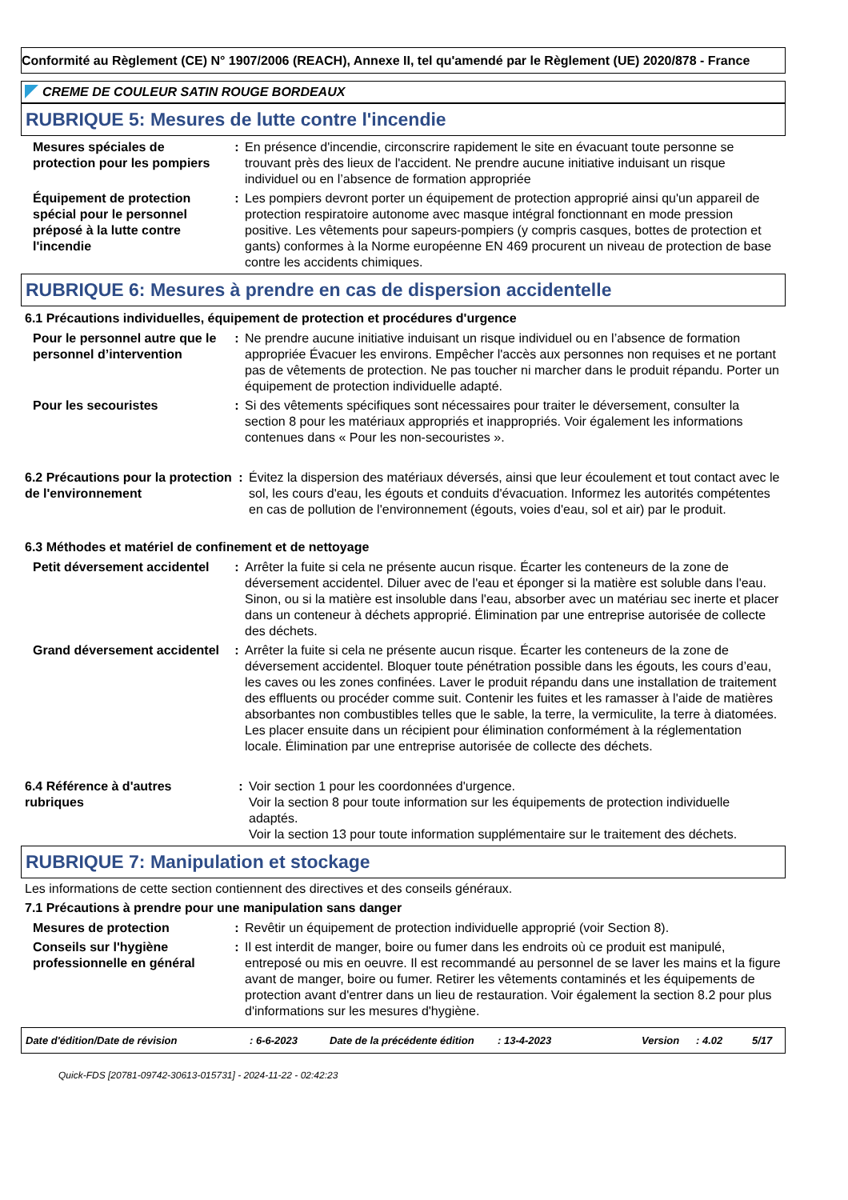Conformité au Règlement (CE) N° 1907/2006 (REACH), Annexe II, tel qu'amendé par le Règlement (UE) 2020/878 - France
CREME DE COULEUR SATIN ROUGE BORDEAUX
RUBRIQUE 5: Mesures de lutte contre l'incendie
Mesures spéciales de protection pour les pompiers
: En présence d'incendie, circonscrire rapidement le site en évacuant toute personne se trouvant près des lieux de l'accident. Ne prendre aucune initiative induisant un risque individuel ou en l’absence de formation appropriée
Équipement de protection spécial pour le personnel préposé à la lutte contre l'incendie
: Les pompiers devront porter un équipement de protection approprié ainsi qu'un appareil de protection respiratoire autonome avec masque intégral fonctionnant en mode pression positive. Les vêtements pour sapeurs-pompiers (y compris casques, bottes de protection et gants) conformes à la Norme européenne EN 469 procurent un niveau de protection de base contre les accidents chimiques.
RUBRIQUE 6: Mesures à prendre en cas de dispersion accidentelle
6.1 Précautions individuelles, équipement de protection et procédures d'urgence
Pour le personnel autre que le personnel d’intervention
: Ne prendre aucune initiative induisant un risque individuel ou en l’absence de formation appropriée Évacuer les environs. Empêcher l'accès aux personnes non requises et ne portant pas de vêtements de protection. Ne pas toucher ni marcher dans le produit répandu. Porter un équipement de protection individuelle adapté.
Pour les secouristes : Si des vêtements spécifiques sont nécessaires pour traiter le déversement, consulter la section 8 pour les matériaux appropriés et inappropriés. Voir également les informations contenues dans « Pour les non-secouristes ».
6.2 Précautions pour la protection de l'environnement
: Évitez la dispersion des matériaux déversés, ainsi que leur écoulement et tout contact avec le sol, les cours d'eau, les égouts et conduits d'évacuation. Informez les autorités compétentes en cas de pollution de l'environnement (égouts, voies d'eau, sol et air) par le produit.
6.3 Méthodes et matériel de confinement et de nettoyage
Petit déversement accidentel
: Arrêter la fuite si cela ne présente aucun risque. Écarter les conteneurs de la zone de déversement accidentel. Diluer avec de l'eau et éponger si la matière est soluble dans l'eau. Sinon, ou si la matière est insoluble dans l'eau, absorber avec un matériau sec inerte et placer dans un conteneur à déchets approprié. Élimination par une entreprise autorisée de collecte des déchets.
Grand déversement accidentel
: Arrêter la fuite si cela ne présente aucun risque. Écarter les conteneurs de la zone de déversement accidentel. Bloquer toute pénétration possible dans les égouts, les cours d’eau, les caves ou les zones confinées. Laver le produit répandu dans une installation de traitement des effluents ou procéder comme suit. Contenir les fuites et les ramasser à l'aide de matières absorbantes non combustibles telles que le sable, la terre, la vermiculite, la terre à diatomées. Les placer ensuite dans un récipient pour élimination conformément à la réglementation locale. Élimination par une entreprise autorisée de collecte des déchets.
6.4 Référence à d'autres rubriques
: Voir section 1 pour les coordonnées d'urgence.
Voir la section 8 pour toute information sur les équipements de protection individuelle adaptés.
Voir la section 13 pour toute information supplémentaire sur le traitement des déchets.
RUBRIQUE 7: Manipulation et stockage
Les informations de cette section contiennent des directives et des conseils généraux.
7.1 Précautions à prendre pour une manipulation sans danger
Mesures de protection : Revêtir un équipement de protection individuelle approprié (voir Section 8).
Conseils sur l'hygiène professionnelle en général
: Il est interdit de manger, boire ou fumer dans les endroits où ce produit est manipulé, entreposé ou mis en oeuvre. Il est recommandé au personnel de se laver les mains et la figure avant de manger, boire ou fumer. Retirer les vêtements contaminés et les équipements de protection avant d'entrer dans un lieu de restauration. Voir également la section 8.2 pour plus d'informations sur les mesures d'hygiène.
Date d'édition/Date de révision: 6-6-2023 Date de la précédente édition: 13-4-2023 Version: 4.02 5/17
Quick-FDS [20781-09742-30613-015731] - 2024-11-22 - 02:42:23